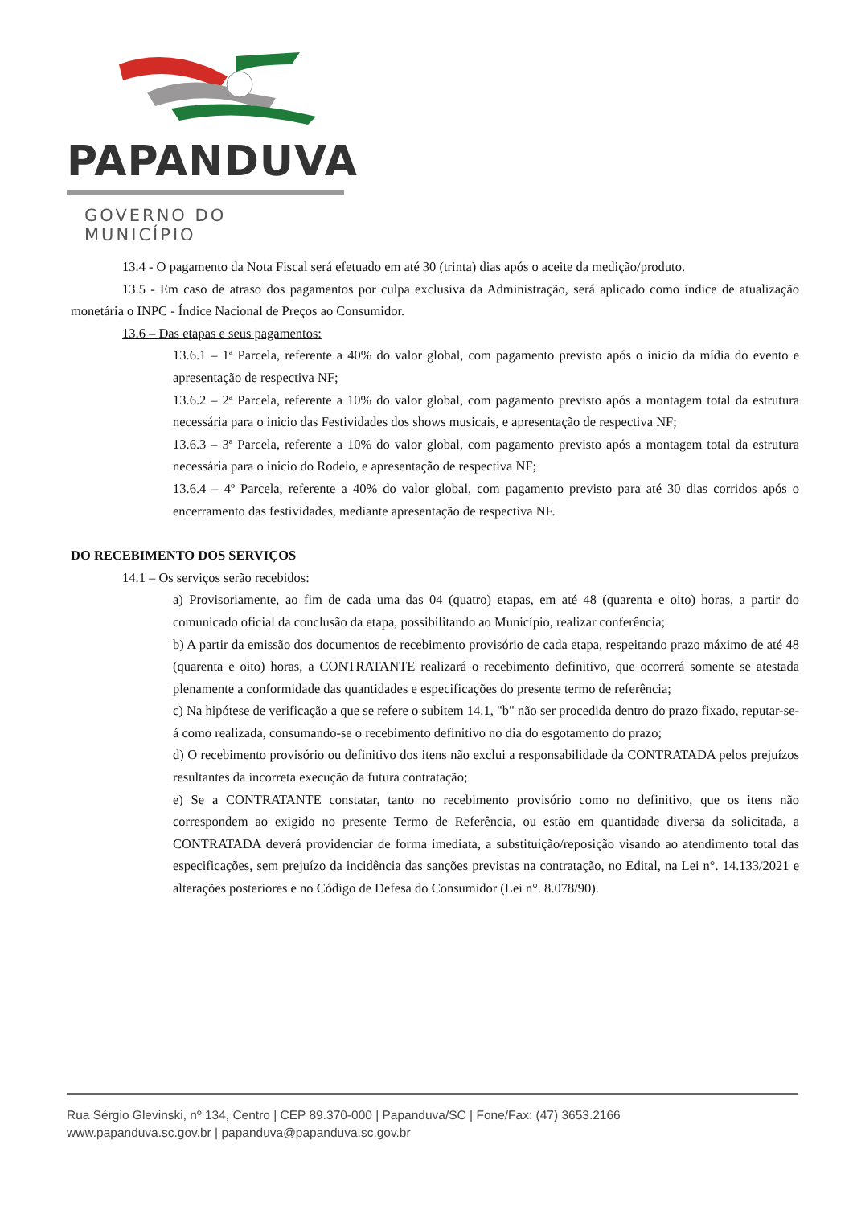PAPANDUVA
GOVERNO DO MUNICÍPIO
13.4 - O pagamento da Nota Fiscal será efetuado em até 30 (trinta) dias após o aceite da medição/produto.
13.5 - Em caso de atraso dos pagamentos por culpa exclusiva da Administração, será aplicado como índice de atualização monetária o INPC - Índice Nacional de Preços ao Consumidor.
13.6 – Das etapas e seus pagamentos:
13.6.1 – 1ª Parcela, referente a 40% do valor global, com pagamento previsto após o inicio da mídia do evento e apresentação de respectiva NF;
13.6.2 – 2ª Parcela, referente a 10% do valor global, com pagamento previsto após a montagem total da estrutura necessária para o inicio das Festividades dos shows musicais, e apresentação de respectiva NF;
13.6.3 – 3ª Parcela, referente a 10% do valor global, com pagamento previsto após a montagem total da estrutura necessária para o inicio do Rodeio, e apresentação de respectiva NF;
13.6.4 – 4º Parcela, referente a 40% do valor global, com pagamento previsto para até 30 dias corridos após o encerramento das festividades, mediante apresentação de respectiva NF.
DO RECEBIMENTO DOS SERVIÇOS
14.1 – Os serviços serão recebidos:
a) Provisoriamente, ao fim de cada uma das 04 (quatro) etapas, em até 48 (quarenta e oito) horas, a partir do comunicado oficial da conclusão da etapa, possibilitando ao Município, realizar conferência;
b) A partir da emissão dos documentos de recebimento provisório de cada etapa, respeitando prazo máximo de até 48 (quarenta e oito) horas, a CONTRATANTE realizará o recebimento definitivo, que ocorrerá somente se atestada plenamente a conformidade das quantidades e especificações do presente termo de referência;
c) Na hipótese de verificação a que se refere o subitem 14.1, "b" não ser procedida dentro do prazo fixado, reputar-se-á como realizada, consumando-se o recebimento definitivo no dia do esgotamento do prazo;
d) O recebimento provisório ou definitivo dos itens não exclui a responsabilidade da CONTRATADA pelos prejuízos resultantes da incorreta execução da futura contratação;
e) Se a CONTRATANTE constatar, tanto no recebimento provisório como no definitivo, que os itens não correspondem ao exigido no presente Termo de Referência, ou estão em quantidade diversa da solicitada, a CONTRATADA deverá providenciar de forma imediata, a substituição/reposição visando ao atendimento total das especificações, sem prejuízo da incidência das sanções previstas na contratação, no Edital, na Lei n°. 14.133/2021 e alterações posteriores e no Código de Defesa do Consumidor (Lei n°. 8.078/90).
Rua Sérgio Glevinski, nº 134, Centro | CEP 89.370-000 | Papanduva/SC | Fone/Fax: (47) 3653.2166
www.papanduva.sc.gov.br | papanduva@papanduva.sc.gov.br